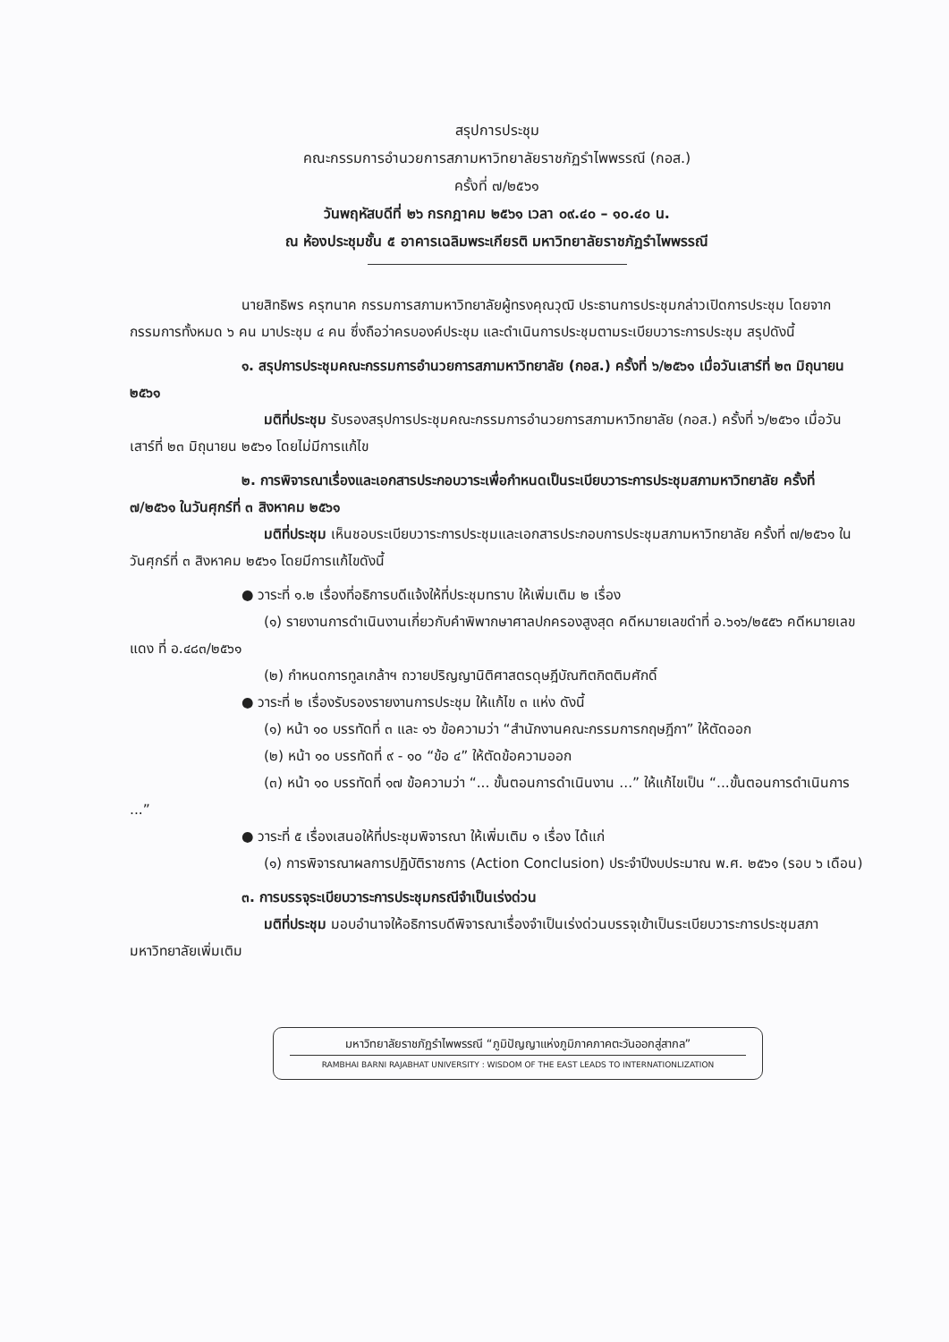สรุปการประชุม
คณะกรรมการอำนวยการสภามหาวิทยาลัยราชภัฏรำไพพรรณี (กอส.)
ครั้งที่ ๗/๒๕๖๑
วันพฤหัสบดีที่ ๒๖ กรกฎาคม ๒๕๖๑ เวลา ๐๙.๔๐ – ๑๐.๔๐ น.
ณ ห้องประชุมชั้น ๕ อาคารเฉลิมพระเกียรติ มหาวิทยาลัยราชภัฏรำไพพรรณี
นายสิทธิพร ครุฑนาค กรรมการสภามหาวิทยาลัยผู้ทรงคุณวุฒิ ประธานการประชุมกล่าวเปิดการประชุม โดยจากกรรมการทั้งหมด ๖ คน มาประชุม ๔ คน ซึ่งถือว่าครบองค์ประชุม และดำเนินการประชุมตามระเบียบวาระการประชุม สรุปดังนี้
๑. สรุปการประชุมคณะกรรมการอำนวยการสภามหาวิทยาลัย (กอส.) ครั้งที่ ๖/๒๕๖๑ เมื่อวันเสาร์ที่ ๒๓ มิถุนายน ๒๕๖๑
มติที่ประชุม รับรองสรุปการประชุมคณะกรรมการอำนวยการสภามหาวิทยาลัย (กอส.) ครั้งที่ ๖/๒๕๖๑ เมื่อวันเสาร์ที่ ๒๓ มิถุนายน ๒๕๖๑ โดยไม่มีการแก้ไข
๒. การพิจารณาเรื่องและเอกสารประกอบวาระเพื่อกำหนดเป็นระเบียบวาระการประชุมสภามหาวิทยาลัย ครั้งที่ ๗/๒๕๖๑ ในวันศุกร์ที่ ๓ สิงหาคม ๒๕๖๑
มติที่ประชุม เห็นชอบระเบียบวาระการประชุมและเอกสารประกอบการประชุมสภามหาวิทยาลัย ครั้งที่ ๗/๒๕๖๑ ในวันศุกร์ที่ ๓ สิงหาคม ๒๕๖๑ โดยมีการแก้ไขดังนี้
● วาระที่ ๑.๒ เรื่องที่อธิการบดีแจ้งให้ที่ประชุมทราบ ให้เพิ่มเติม ๒ เรื่อง
(๑) รายงานการดำเนินงานเกี่ยวกับคำพิพากษาศาลปกครองสูงสุด คดีหมายเลขดำที่ อ.๖๑๖/๒๕๕๖ คดีหมายเลขแดง ที่ อ.๔๘๓/๒๕๖๑
(๒) กำหนดการทูลเกล้าฯ ถวายปริญญานิติศาสตรดุษฎีบัณฑิตกิตติมศักดิ์
● วาระที่ ๒ เรื่องรับรองรายงานการประชุม ให้แก้ไข ๓ แห่ง ดังนี้
(๑) หน้า ๑๐ บรรทัดที่ ๓ และ ๑๖ ข้อความว่า “สำนักงานคณะกรรมการกฤษฎีกา” ให้ตัดออก
(๒) หน้า ๑๐ บรรทัดที่ ๙ - ๑๐ “ข้อ ๔” ให้ตัดข้อความออก
(๓) หน้า ๑๐ บรรทัดที่ ๑๗ ข้อความว่า “... ขั้นตอนการดำเนินงาน ...” ให้แก้ไขเป็น “...ขั้นตอนการดำเนินการ ...”
● วาระที่ ๕ เรื่องเสนอให้ที่ประชุมพิจารณา ให้เพิ่มเติม ๑ เรื่อง ได้แก่
(๑) การพิจารณาผลการปฏิบัติราชการ (Action Conclusion) ประจำปีงบประมาณ พ.ศ. ๒๕๖๑ (รอบ ๖ เดือน)
๓. การบรรจุระเบียบวาระการประชุมกรณีจำเป็นเร่งด่วน
มติที่ประชุม มอบอำนาจให้อธิการบดีพิจารณาเรื่องจำเป็นเร่งด่วนบรรจุเข้าเป็นระเบียบวาระการประชุมสภามหาวิทยาลัยเพิ่มเติม
มหาวิทยาลัยราชภัฏรำไพพรรณี “ภูมิปัญญาแห่งภูมิภาคภาคตะวันออกสู่สากล”
RAMBHAI BARNI RAJABHAT UNIVERSITY : WISDOM OF THE EAST LEADS TO INTERNATIONLIZATION